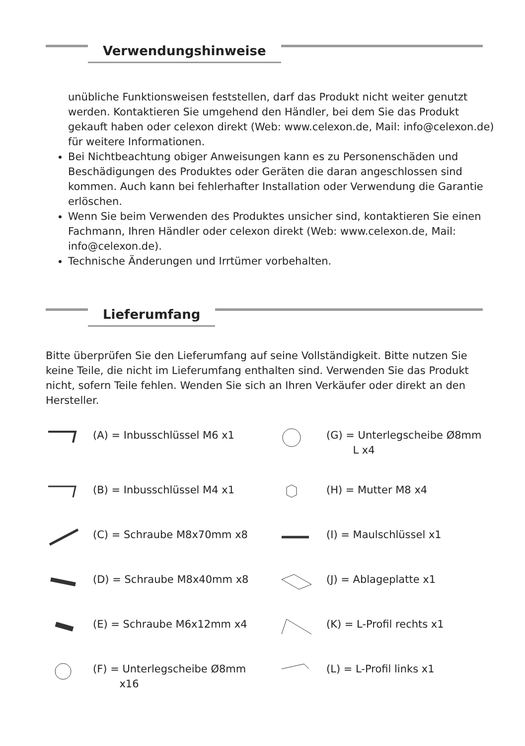Verwendungshinweise
unübliche Funktionsweisen feststellen, darf das Produkt nicht weiter genutzt werden. Kontaktieren Sie umgehend den Händler, bei dem Sie das Produkt gekauft haben oder celexon direkt (Web: www.celexon.de, Mail: info@celexon.de) für weitere Informationen.
Bei Nichtbeachtung obiger Anweisungen kann es zu Personenschäden und Beschädigungen des Produktes oder Geräten die daran angeschlossen sind kommen. Auch kann bei fehlerhafter Installation oder Verwendung die Garantie erlöschen.
Wenn Sie beim Verwenden des Produktes unsicher sind, kontaktieren Sie einen Fachmann, Ihren Händler oder celexon direkt (Web: www.celexon.de, Mail: info@celexon.de).
Technische Änderungen und Irrtümer vorbehalten.
Lieferumfang
Bitte überprüfen Sie den Lieferumfang auf seine Vollständigkeit. Bitte nutzen Sie keine Teile, die nicht im Lieferumfang enthalten sind. Verwenden Sie das Produkt nicht, sofern Teile fehlen. Wenden Sie sich an Ihren Verkäufer oder direkt an den Hersteller.
(A) = Inbusschlüssel M6 x1
(G) = Unterlegscheibe Ø8mm
L x4
(B) = Inbusschlüssel M4 x1
(H) = Mutter M8 x4
(C) = Schraube M8x70mm x8
(I) = Maulschlüssel x1
(D) = Schraube M8x40mm x8
(J) = Ablageplatte x1
(E) = Schraube M6x12mm x4
(K) = L-Profil rechts x1
(F) = Unterlegscheibe Ø8mm
x16
(L) = L-Profil links x1